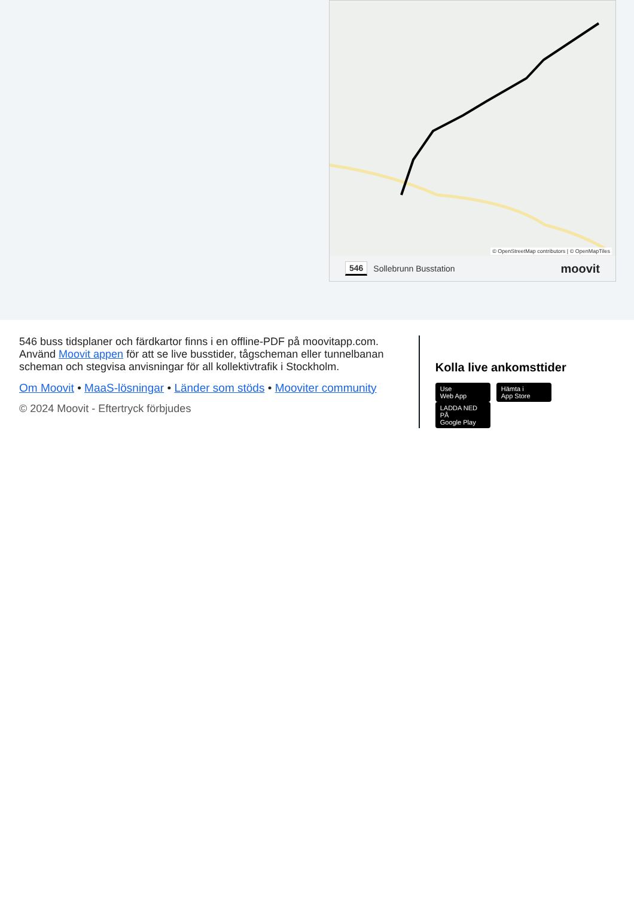© OpenStreetMap contributors | © OpenMapTiles
546 Sollebrunn Busstation moovit
546 buss tidsplaner och färdkartor finns i en offline-PDF på moovitapp.com. Använd Moovit appen för att se live busstider, tågscheman eller tunnelbanan scheman och stegvisa anvisningar för all kollektivtrafik i Stockholm.
Om Moovit • MaaS-lösningar • Länder som stöds • Mooviter community
© 2024 Moovit - Eftertryck förbjudes
Kolla live ankomsttider
Use
Web App Hämta i
App Store LADDA NED PÅ
Google Play